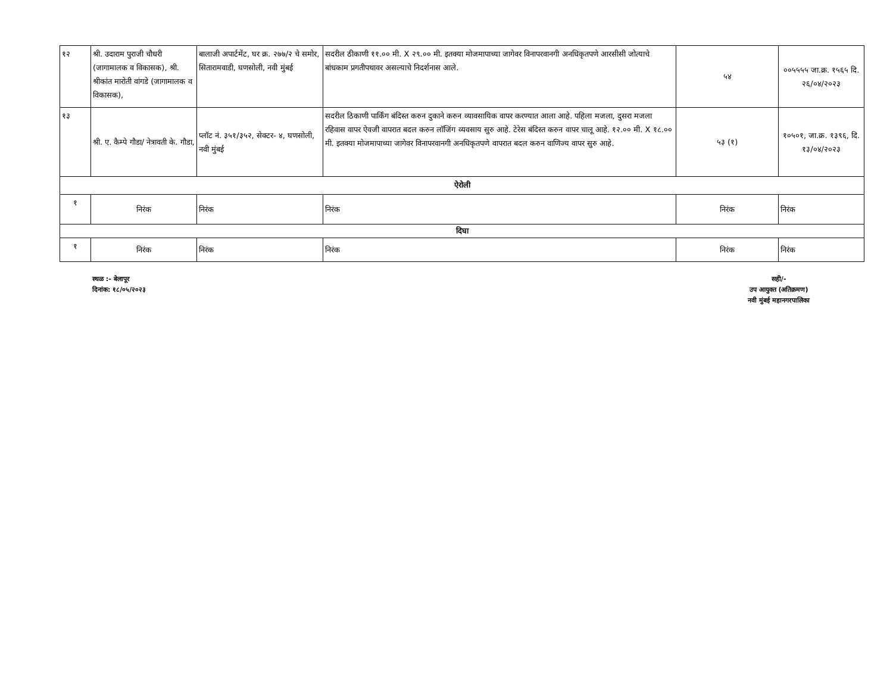| १२ | श्री. उदाराम पुराजी चौधरी (जागामालक व विकासक), श्री. श्रीकांत मारोती वांगडे (जागामालक व विकासक), | बालाजी अपार्टमेंट, घर क्र. २७७/२ चे समोर, सितारामवाडी, घणसोली, नवी मुंबई | सदरील ठीकाणी ११.०० मी. X २९.०० मी. इतक्या मोजमापाच्या जागेवर विनापरवानगी अनधिकृतपणे आरसीसी जोत्याचे बांधकाम प्रगतीपथावर असल्याचे निदर्शनास आले. | ५४ | ००५५५५ जा.क्र. १५६५ दि. २६/०४/२०२३ |
| १३ | श्री. ए. कैम्पे गौडा/ नेत्रावती के. गौडा, | प्लॉट नं. ३५१/३५२, सेक्टर- ४, घणसोली, नवी मुंबई | सदरील ठिकाणी पार्किंग बंदिस्त करुन दुकाने करुन व्यावसायिक वापर करण्यात आला आहे. पहिला मजला, दुसरा मजला रहिवास वापर ऐवजी वापरात बदल करुन लॉजिंग व्यवसाय सुरु आहे. टेरेस बंदिस्त करुन वापर चालू आहे. १२.०० मी. X १८.०० मी. इतक्या मोजमापाच्या जागेवर विनापरवानगी अनधिकृतपणे वापरात बदल करुन वाणिज्य वापर सुरु आहे. | ५३ (१) | १०५०१, जा.क्र. १३९६, दि. १३/०४/२०२३ |
| ऐरोली | | | | | |
| १ | निरंक | निरंक | निरंक | निरंक | निरंक |
| दिघा | | | | | |
| १ | निरंक | निरंक | निरंक | निरंक | निरंक |
स्थळ :- बेलापूर
दिनांक: १८/०५/२०२३
सही/-
उप आयुक्त (अतिक्रमण)
नवी मुंबई महानगरपालिका